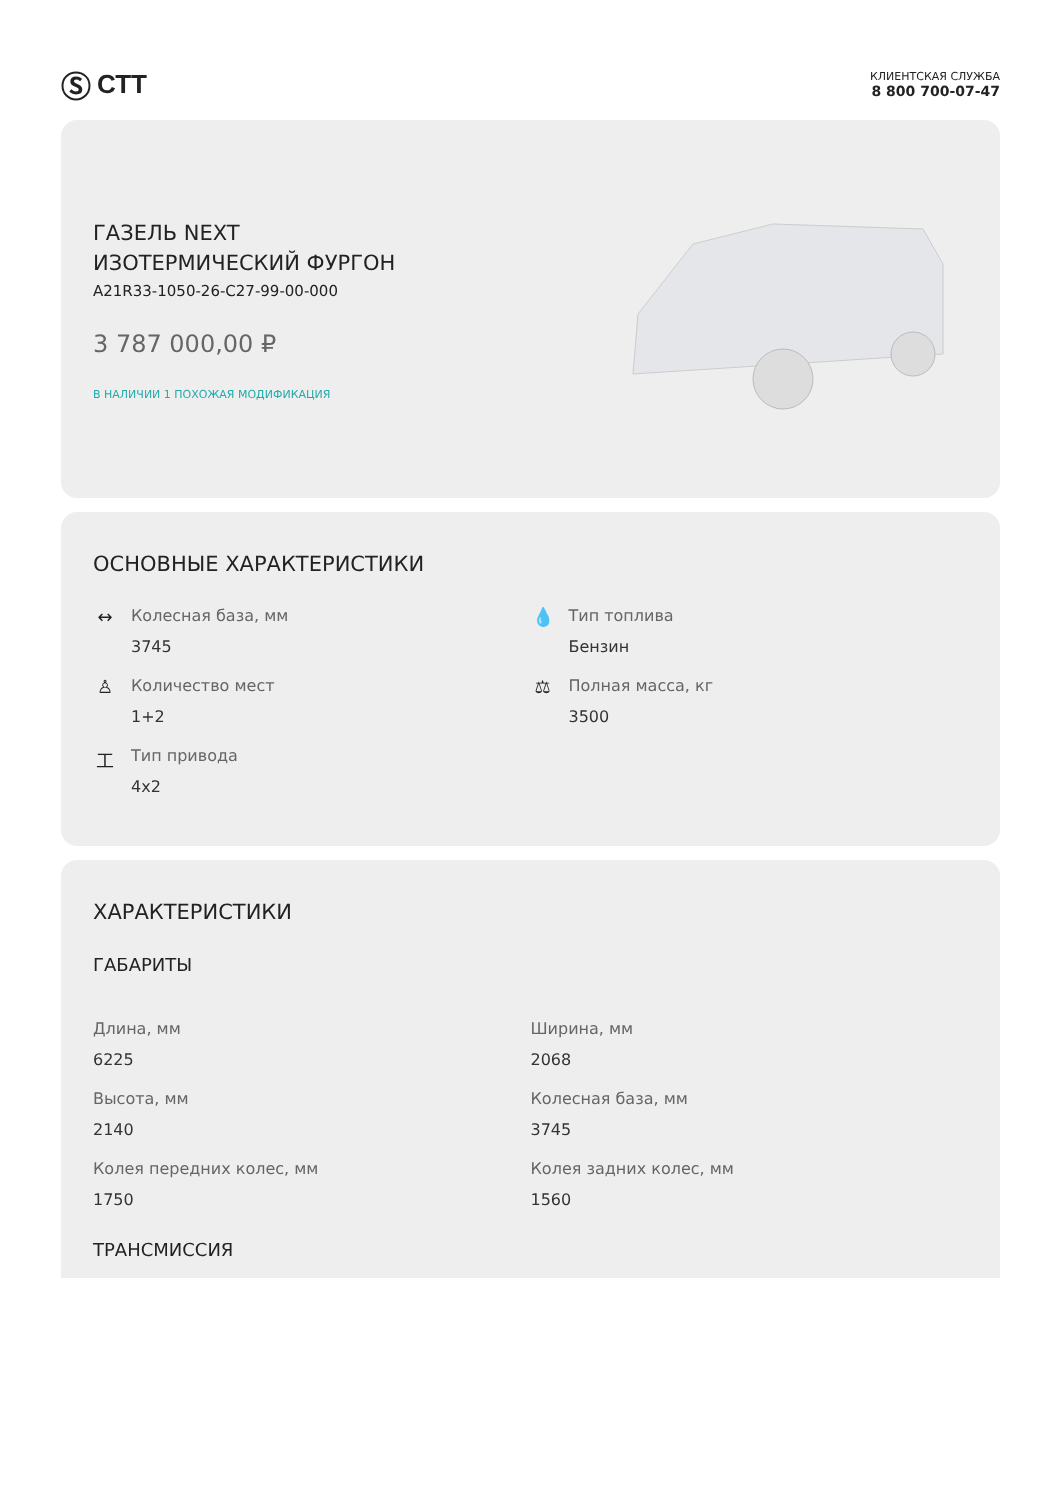Ⓢ СТТ
КЛИЕНТСКАЯ СЛУЖБА
8 800 700-07-47
ГАЗЕЛЬ NEXT
ИЗОТЕРМИЧЕСКИЙ ФУРГОН
A21R33-1050-26-C27-99-00-000
3 787 000,00 ₽
В НАЛИЧИИ 1 ПОХОЖАЯ МОДИФИКАЦИЯ
ОСНОВНЫЕ ХАРАКТЕРИСТИКИ
↔ Колесная база, мм
3745
💧 Тип топлива
Бензин
♙ Количество мест
1+2
⚖ Полная масса, кг
3500
工 Тип привода
4x2
ХАРАКТЕРИСТИКИ
ГАБАРИТЫ
Длина, мм
6225
Ширина, мм
2068
Высота, мм
2140
Колесная база, мм
3745
Колея передних колес, мм
1750
Колея задних колес, мм
1560
ТРАНСМИССИЯ